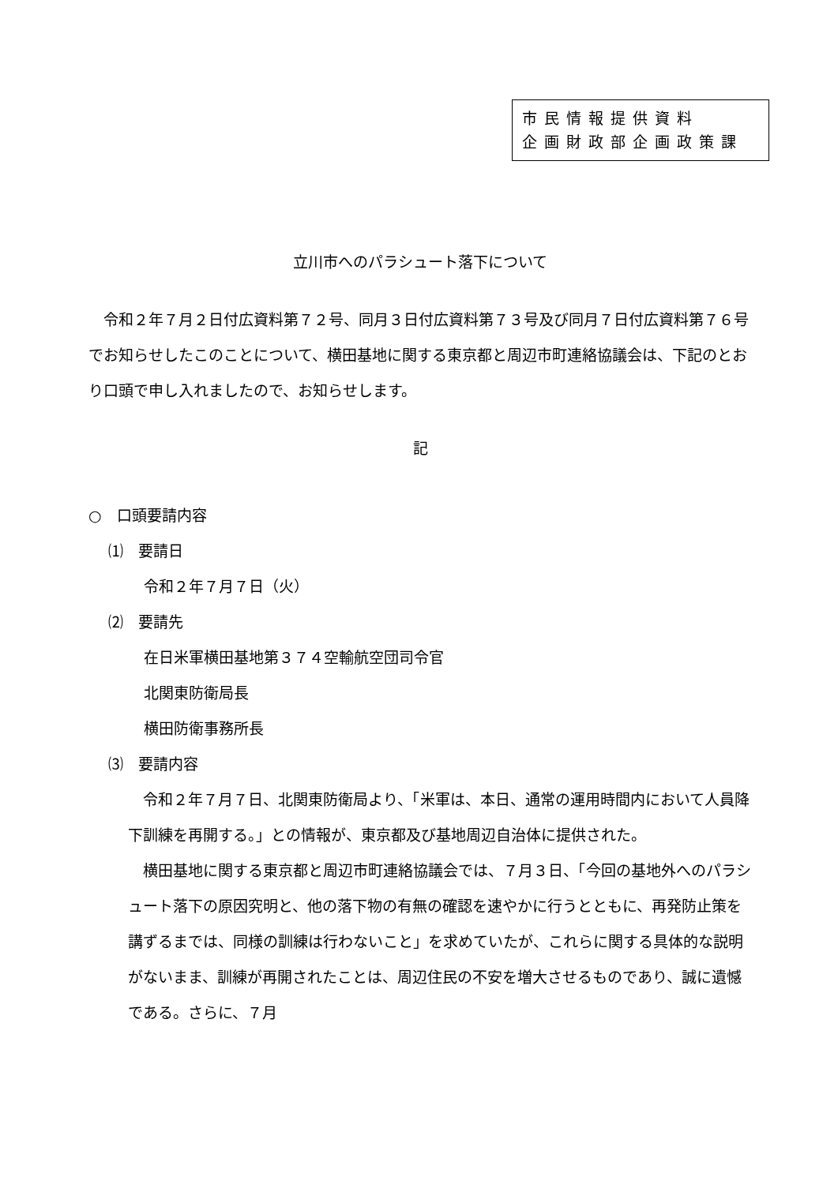市民情報提供資料
企画財政部企画政策課
立川市へのパラシュート落下について
令和２年７月２日付広資料第７２号、同月３日付広資料第７３号及び同月７日付広資料第７６号でお知らせしたこのことについて、横田基地に関する東京都と周辺市町連絡協議会は、下記のとおり口頭で申し入れましたので、お知らせします。
記
○　口頭要請内容
⑴　要請日
令和２年７月７日（火）
⑵　要請先
在日米軍横田基地第３７４空輸航空団司令官
北関東防衛局長
横田防衛事務所長
⑶　要請内容
令和２年７月７日、北関東防衛局より、「米軍は、本日、通常の運用時間内において人員降下訓練を再開する。」との情報が、東京都及び基地周辺自治体に提供された。
横田基地に関する東京都と周辺市町連絡協議会では、７月３日、「今回の基地外へのパラシュート落下の原因究明と、他の落下物の有無の確認を速やかに行うとともに、再発防止策を講ずるまでは、同様の訓練は行わないこと」を求めていたが、これらに関する具体的な説明がないまま、訓練が再開されたことは、周辺住民の不安を増大させるものであり、誠に遺憾である。さらに、７月